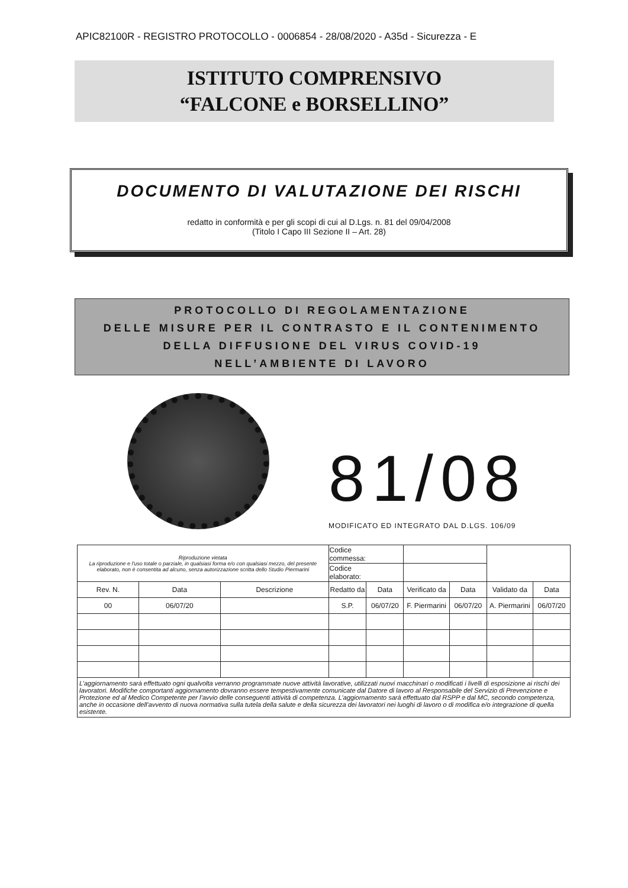APIC82100R - REGISTRO PROTOCOLLO - 0006854 - 28/08/2020 - A35d - Sicurezza - E
ISTITUTO COMPRENSIVO
“FALCONE e BORSELLINO”
DOCUMENTO DI VALUTAZIONE DEI RISCHI
redatto in conformità e per gli scopi di cui al D.Lgs. n. 81 del 09/04/2008
(Titolo I Capo III Sezione II – Art. 28)
PROTOCOLLO DI REGOLAMENTAZIONE
DELLE MISURE PER IL CONTRASTO E IL CONTENIMENTO
DELLA DIFFUSIONE DEL VIRUS COVID-19
NELL’AMBIENTE DI LAVORO
81/08
MODIFICATO ED INTEGRATO DAL D.LGS. 106/09
| Riproduzione vietata La riproduzione e l'uso totale o parziale, in qualsiasi forma e/o con qualsiasi mezzo, del presente elaborato, non è consentita ad alcuno, senza autorizzazione scritta dello Studio Piermarini | | | Codice commessa: | | | | | |
| | | | Codice elaborato: | | | | | |
| Rev. N. | Data | Descrizione | Redatto da | Data | Verificato da | Data | Validato da | Data |
| 00 | 06/07/20 | | S.P. | 06/07/20 | F. Piermarini | 06/07/20 | A. Piermarini | 06/07/20 |
| L’aggiornamento sarà effettuato ogni qualvolta verranno programmate nuove attività lavorative, utilizzati nuovi macchinari o modificati i livelli di esposizione ai rischi dei lavoratori. Modifiche comportanti aggiornamento dovranno essere tempestivamente comunicate dal Datore di lavoro al Responsabile del Servizio di Prevenzione e Protezione ed al Medico Competente per l’avvio delle conseguenti attività di competenza. L’aggiornamento sarà effettuato dal RSPP e dal MC, secondo competenza, anche in occasione dell’avvento di nuova normativa sulla tutela della salute e della sicurezza dei lavoratori nei luoghi di lavoro o di modifica e/o integrazione di quella esistente. | | | | | | | | |